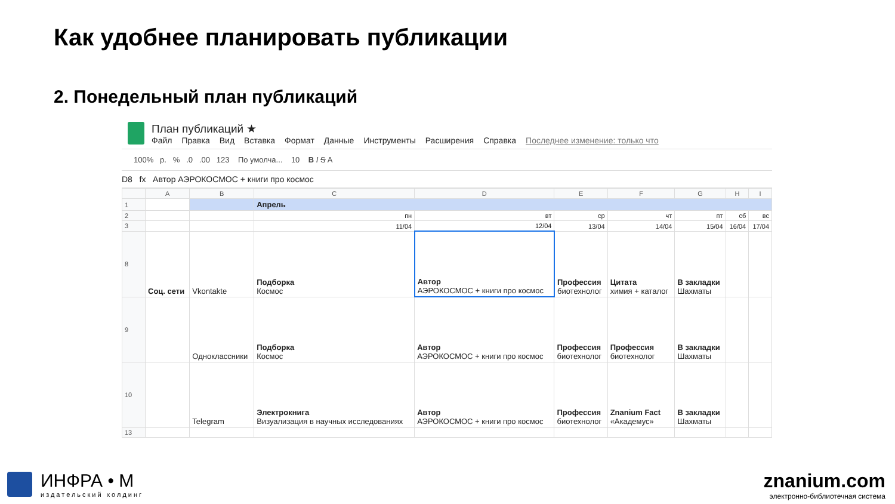Как удобнее планировать публикации
2. Понедельный план публикаций
План публикаций ★
Файл Правка Вид Вставка Формат Данные Инструменты Расширения Справка Последнее изменение: только что
100% р. % .0 .00 123 По умолча... 10 B I S A
D8 fx Автор АЭРОКОСМОС + книги про космос
| | A | B | C | D | E | F | G | H | I |
| --- | --- | --- | --- | --- | --- | --- | --- | --- | --- |
| 1 | | | Апрель | | | | | | |
| 2 | | | пн | вт | ср | чт | пт | сб | вс |
| 3 | | | 11/04 | 12/04 | 13/04 | 14/04 | 15/04 | 16/04 | 17/04 |
| 8 | Соц. сети | Vkontakte | Подборка Космос | Автор АЭРОКОСМОС + книги про космос | Профессия биотехнолог | Цитата химия + каталог | В закладки Шахматы | | |
| 9 | | Одноклассники | Подборка Космос | Автор АЭРОКОСМОС + книги про космос | Профессия биотехнолог | Профессия биотехнолог | В закладки Шахматы | | |
| 10 | | Telegram | Электрокнига Визуализация в научных исследованиях | Автор АЭРОКОСМОС + книги про космос | Профессия биотехнолог | Znanium Fact «Академус» | В закладки Шахматы | | |
| 13 | | | | | | | | | |
ИНФРА • М
издательский холдинг
znanium.com
электронно-библиотечная система